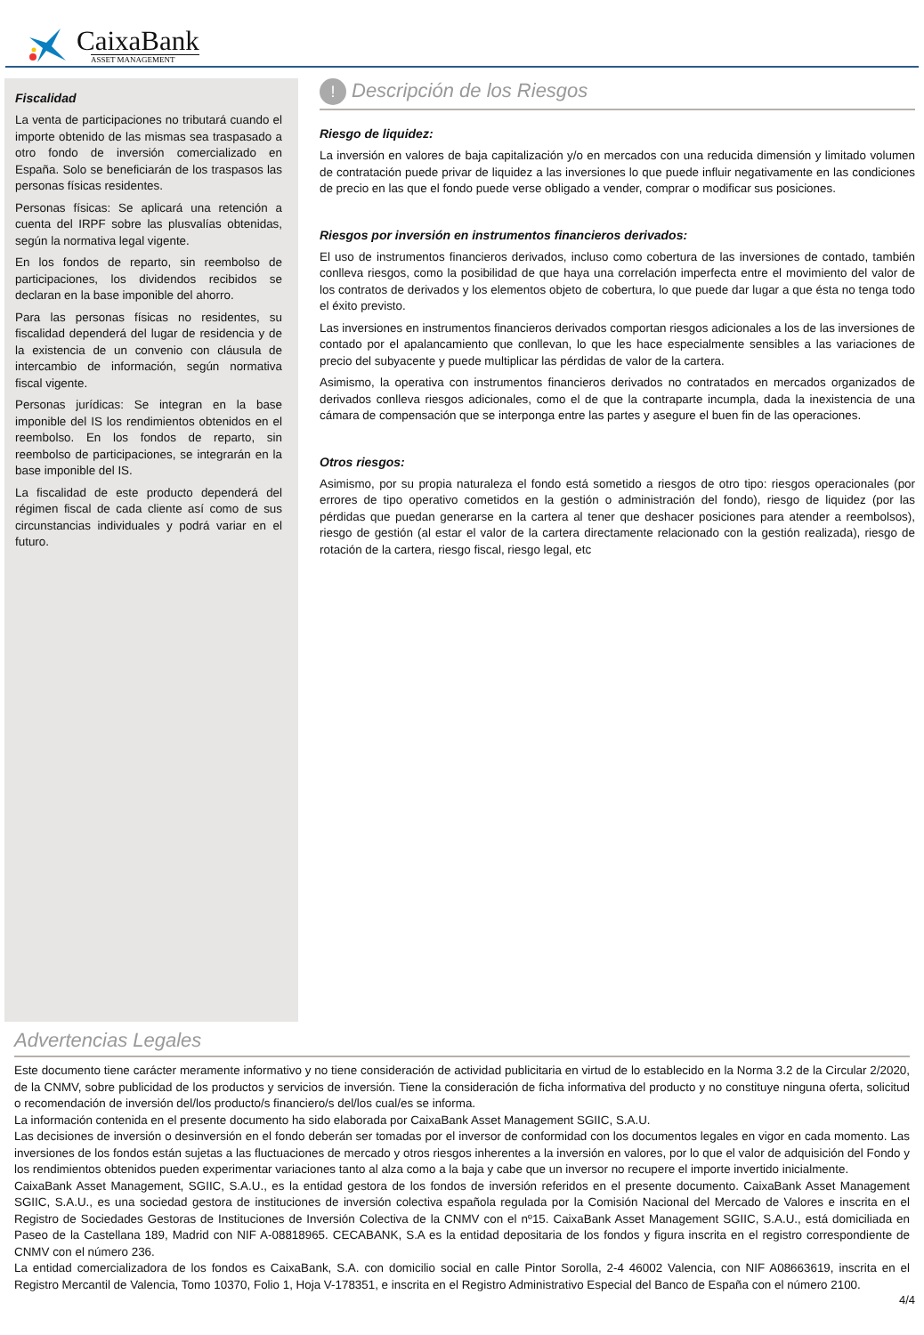CaixaBank
ASSET MANAGEMENT
Fiscalidad
La venta de participaciones no tributará cuando el importe obtenido de las mismas sea traspasado a otro fondo de inversión comercializado en España. Solo se beneficiarán de los traspasos las personas físicas residentes.
Personas físicas: Se aplicará una retención a cuenta del IRPF sobre las plusvalías obtenidas, según la normativa legal vigente.
En los fondos de reparto, sin reembolso de participaciones, los dividendos recibidos se declaran en la base imponible del ahorro.
Para las personas físicas no residentes, su fiscalidad dependerá del lugar de residencia y de la existencia de un convenio con cláusula de intercambio de información, según normativa fiscal vigente.
Personas jurídicas: Se integran en la base imponible del IS los rendimientos obtenidos en el reembolso. En los fondos de reparto, sin reembolso de participaciones, se integrarán en la base imponible del IS.
La fiscalidad de este producto dependerá del régimen fiscal de cada cliente así como de sus circunstancias individuales y podrá variar en el futuro.
! Descripción de los Riesgos
Riesgo de liquidez:
La inversión en valores de baja capitalización y/o en mercados con una reducida dimensión y limitado volumen de contratación puede privar de liquidez a las inversiones lo que puede influir negativamente en las condiciones de precio en las que el fondo puede verse obligado a vender, comprar o modificar sus posiciones.
Riesgos por inversión en instrumentos financieros derivados:
El uso de instrumentos financieros derivados, incluso como cobertura de las inversiones de contado, también conlleva riesgos, como la posibilidad de que haya una correlación imperfecta entre el movimiento del valor de los contratos de derivados y los elementos objeto de cobertura, lo que puede dar lugar a que ésta no tenga todo el éxito previsto.
Las inversiones en instrumentos financieros derivados comportan riesgos adicionales a los de las inversiones de contado por el apalancamiento que conllevan, lo que les hace especialmente sensibles a las variaciones de precio del subyacente y puede multiplicar las pérdidas de valor de la cartera.
Asimismo, la operativa con instrumentos financieros derivados no contratados en mercados organizados de derivados conlleva riesgos adicionales, como el de que la contraparte incumpla, dada la inexistencia de una cámara de compensación que se interponga entre las partes y asegure el buen fin de las operaciones.
Otros riesgos:
Asimismo, por su propia naturaleza el fondo está sometido a riesgos de otro tipo: riesgos operacionales (por errores de tipo operativo cometidos en la gestión o administración del fondo), riesgo de liquidez (por las pérdidas que puedan generarse en la cartera al tener que deshacer posiciones para atender a reembolsos), riesgo de gestión (al estar el valor de la cartera directamente relacionado con la gestión realizada), riesgo de rotación de la cartera, riesgo fiscal, riesgo legal, etc
Advertencias Legales
Este documento tiene carácter meramente informativo y no tiene consideración de actividad publicitaria en virtud de lo establecido en la Norma 3.2 de la Circular 2/2020, de la CNMV, sobre publicidad de los productos y servicios de inversión. Tiene la consideración de ficha informativa del producto y no constituye ninguna oferta, solicitud o recomendación de inversión del/los producto/s financiero/s del/los cual/es se informa.
La información contenida en el presente documento ha sido elaborada por CaixaBank Asset Management SGIIC, S.A.U.
Las decisiones de inversión o desinversión en el fondo deberán ser tomadas por el inversor de conformidad con los documentos legales en vigor en cada momento. Las inversiones de los fondos están sujetas a las fluctuaciones de mercado y otros riesgos inherentes a la inversión en valores, por lo que el valor de adquisición del Fondo y los rendimientos obtenidos pueden experimentar variaciones tanto al alza como a la baja y cabe que un inversor no recupere el importe invertido inicialmente.
CaixaBank Asset Management, SGIIC, S.A.U., es la entidad gestora de los fondos de inversión referidos en el presente documento. CaixaBank Asset Management SGIIC, S.A.U., es una sociedad gestora de instituciones de inversión colectiva española regulada por la Comisión Nacional del Mercado de Valores e inscrita en el Registro de Sociedades Gestoras de Instituciones de Inversión Colectiva de la CNMV con el nº15. CaixaBank Asset Management SGIIC, S.A.U., está domiciliada en Paseo de la Castellana 189, Madrid con NIF A-08818965. CECABANK, S.A es la entidad depositaria de los fondos y figura inscrita en el registro correspondiente de CNMV con el número 236.
La entidad comercializadora de los fondos es CaixaBank, S.A. con domicilio social en calle Pintor Sorolla, 2-4 46002 Valencia, con NIF A08663619, inscrita en el Registro Mercantil de Valencia, Tomo 10370, Folio 1, Hoja V-178351, e inscrita en el Registro Administrativo Especial del Banco de España con el número 2100.
4/4